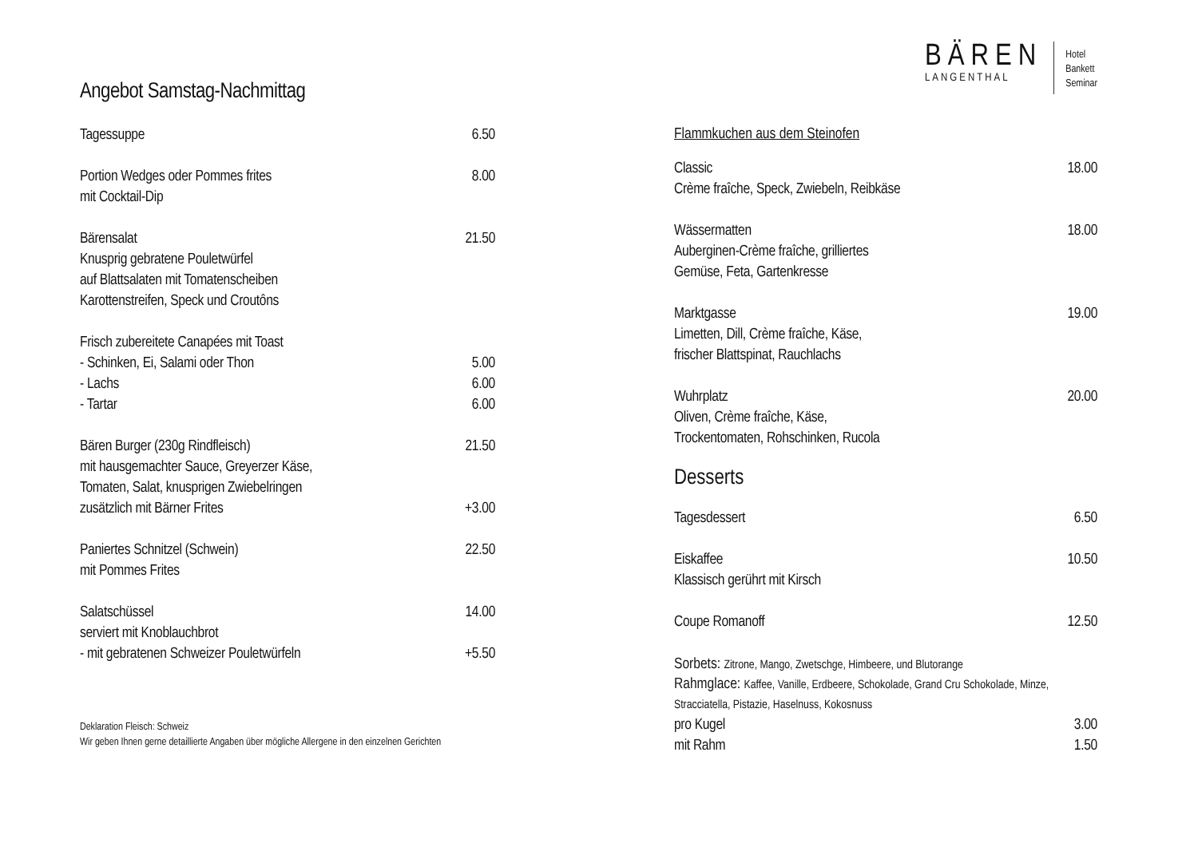Angebot Samstag-Nachmittag
| Tagessuppe | 6.50 |
| Portion Wedges oder Pommes frites | 8.00 |
| mit Cocktail-Dip | |
| Bärensalat | 21.50 |
| Knusprig gebratene Pouletwürfel | |
| auf Blattsalaten mit Tomatenscheiben | |
| Karottenstreifen, Speck und Croutôns | |
| Frisch zubereitete Canapées mit Toast | |
| - Schinken, Ei, Salami oder Thon | 5.00 |
| - Lachs | 6.00 |
| - Tartar | 6.00 |
| Bären Burger (230g Rindfleisch) | 21.50 |
| mit hausgemachter Sauce, Greyerzer Käse, | |
| Tomaten, Salat, knusprigen Zwiebelringen | |
| zusätzlich mit Bärner Frites | +3.00 |
| Paniertes Schnitzel (Schwein) | 22.50 |
| mit Pommes Frites | |
| Salatschüssel | 14.00 |
| serviert mit Knoblauchbrot | |
| - mit gebratenen Schweizer Pouletwürfeln | +5.50 |
Deklaration Fleisch: Schweiz
Wir geben Ihnen gerne detaillierte Angaben über mögliche Allergene in den einzelnen Gerichten
BÄREN
LANGENTHAL
Hotel
Bankett
Seminar
Flammkuchen aus dem Steinofen
| Classic | 18.00 |
| Crème fraîche, Speck, Zwiebeln, Reibkäse | |
| Wässermatten | 18.00 |
| Auberginen-Crème fraîche, grilliertes | |
| Gemüse, Feta, Gartenkresse | |
| Marktgasse | 19.00 |
| Limetten, Dill, Crème fraîche, Käse, | |
| frischer Blattspinat, Rauchlachs | |
| Wuhrplatz | 20.00 |
| Oliven, Crème fraîche, Käse, | |
| Trockentomaten, Rohschinken, Rucola | |
Desserts
| Tagesdessert | 6.50 |
| Eiskaffee | 10.50 |
| Klassisch gerührt mit Kirsch | |
| Coupe Romanoff | 12.50 |
Sorbets: Zitrone, Mango, Zwetschge, Himbeere, und Blutorange
Rahmglace: Kaffee, Vanille, Erdbeere, Schokolade, Grand Cru Schokolade, Minze, Stracciatella, Pistazie, Haselnuss, Kokosnuss
| pro Kugel | 3.00 |
| mit Rahm | 1.50 |